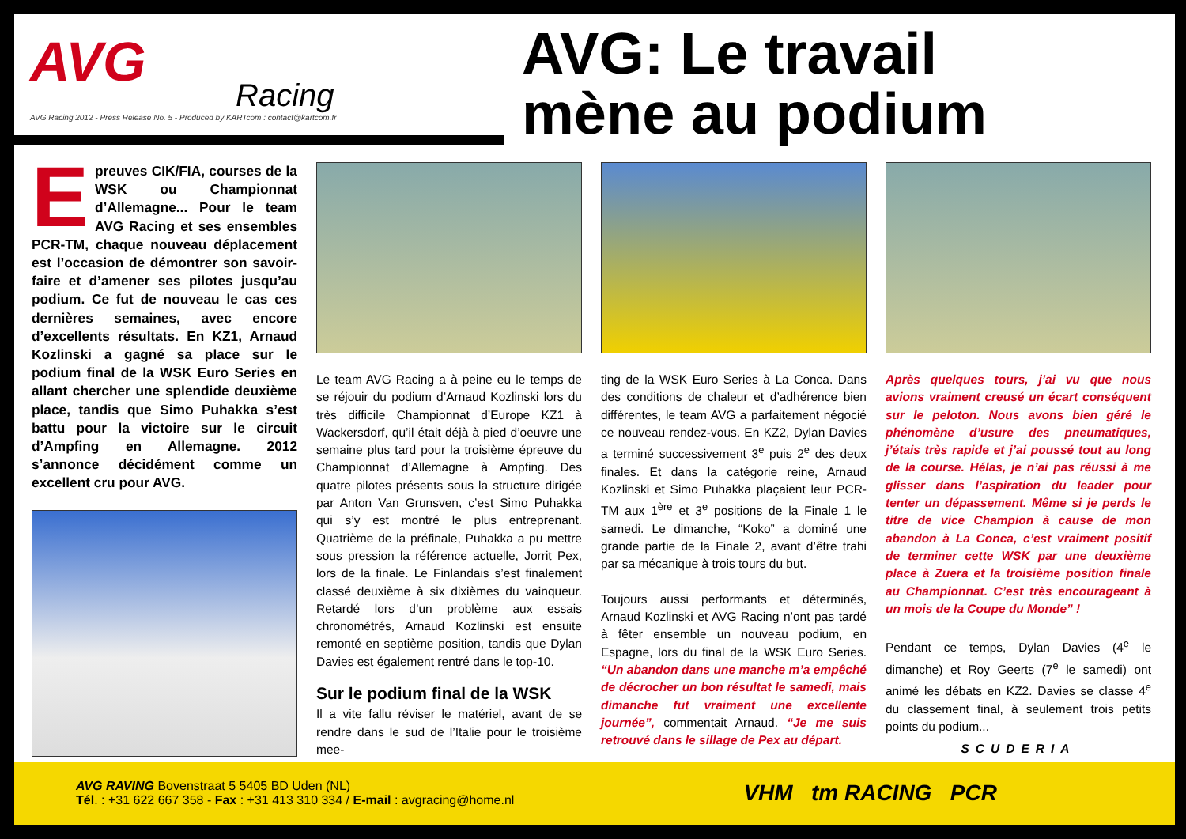AVG
Racing
AVG Racing 2012 - Press Release No. 5 - Produced by KARTcom : contact@kartcom.fr
AVG: Le travail
mène au podium
Epreuves CIK/FIA, courses de la WSK ou Championnat d’Allemagne... Pour le team AVG Racing et ses ensembles PCR-TM, chaque nouveau déplacement est l’occasion de démontrer son savoir-faire et d’amener ses pilotes jusqu’au podium. Ce fut de nouveau le cas ces dernières semaines, avec encore d’excellents résultats. En KZ1, Arnaud Kozlinski a gagné sa place sur le podium final de la WSK Euro Series en allant chercher une splendide deuxième place, tandis que Simo Puhakka s’est battu pour la victoire sur le circuit d’Ampfing en Allemagne. 2012 s’annonce décidément comme un excellent cru pour AVG.
Le team AVG Racing a à peine eu le temps de se réjouir du podium d’Arnaud Kozlinski lors du très difficile Championnat d’Europe KZ1 à Wackersdorf, qu’il était déjà à pied d’oeuvre une semaine plus tard pour la troisième épreuve du Championnat d’Allemagne à Ampfing. Des quatre pilotes présents sous la structure dirigée par Anton Van Grunsven, c’est Simo Puhakka qui s’y est montré le plus entreprenant. Quatrième de la préfinale, Puhakka a pu mettre sous pression la référence actuelle, Jorrit Pex, lors de la finale. Le Finlandais s’est finalement classé deuxième à six dixièmes du vainqueur. Retardé lors d’un problème aux essais chronométrés, Arnaud Kozlinski est ensuite remonté en septième position, tandis que Dylan Davies est également rentré dans le top-10.
Sur le podium final de la WSK
Il a vite fallu réviser le matériel, avant de se rendre dans le sud de l’Italie pour le troisième mee-
ting de la WSK Euro Series à La Conca. Dans des conditions de chaleur et d’adhérence bien différentes, le team AVG a parfaitement négocié ce nouveau rendez-vous. En KZ2, Dylan Davies a terminé successivement 3<sup>e</sup> puis 2<sup>e</sup> des deux finales. Et dans la catégorie reine, Arnaud Kozlinski et Simo Puhakka plaçaient leur PCR-TM aux 1<sup>ère</sup> et 3<sup>e</sup> positions de la Finale 1 le samedi. Le dimanche, “Koko” a dominé une grande partie de la Finale 2, avant d’être trahi par sa mécanique à trois tours du but.
Toujours aussi performants et déterminés, Arnaud Kozlinski et AVG Racing n’ont pas tardé à fêter ensemble un nouveau podium, en Espagne, lors du final de la WSK Euro Series. “Un abandon dans une manche m’a empêché de décrocher un bon résultat le samedi, mais dimanche fut vraiment une excellente journée”, commentait Arnaud. “Je me suis retrouvé dans le sillage de Pex au départ.
Après quelques tours, j’ai vu que nous avions vraiment creusé un écart conséquent sur le peloton. Nous avons bien géré le phénomène d’usure des pneumatiques, j’étais très rapide et j’ai poussé tout au long de la course. Hélas, je n’ai pas réussi à me glisser dans l’aspiration du leader pour tenter un dépassement. Même si je perds le titre de vice Champion à cause de mon abandon à La Conca, c’est vraiment positif de terminer cette WSK par une deuxième place à Zuera et la troisième position finale au Championnat. C’est très encourageant à un mois de la Coupe du Monde” !
Pendant ce temps, Dylan Davies (4<sup>e</sup> le dimanche) et Roy Geerts (7<sup>e</sup> le samedi) ont animé les débats en KZ2. Davies se classe 4<sup>e</sup> du classement final, à seulement trois petits points du podium...
SCUDERIA
AVG RAVING Bovenstraat 5 5405 BD Uden (NL)
Tél. : +31 622 667 358 - Fax : +31 413 310 334 / E-mail : avgracing@home.nl
VHM tm RACING PCR